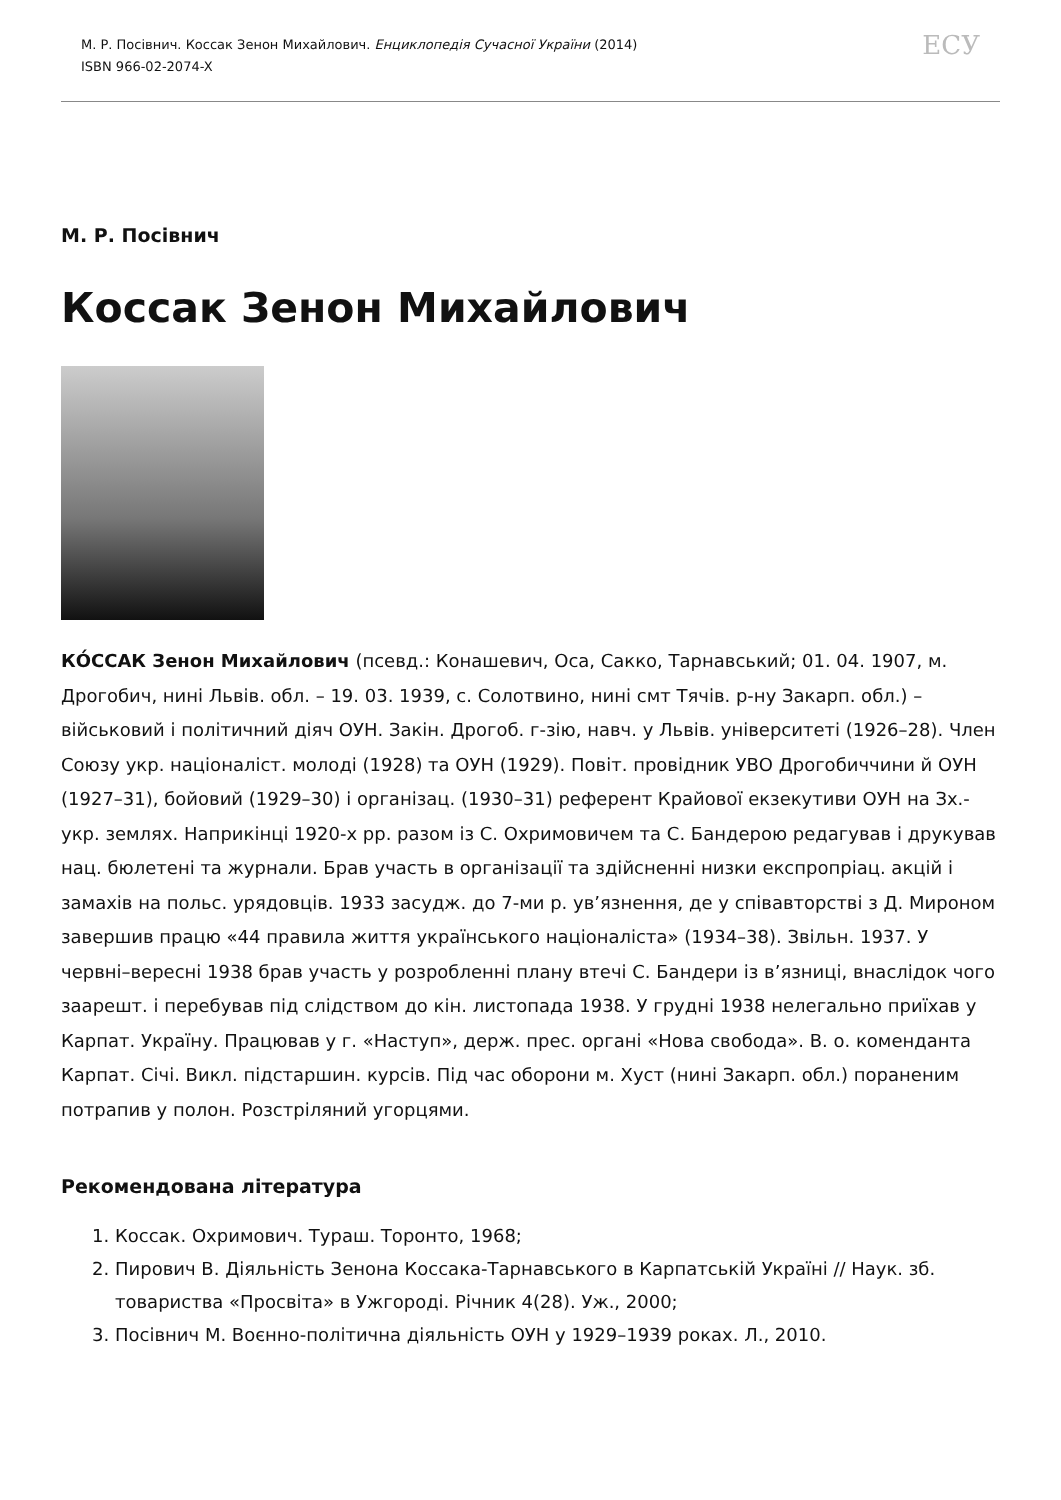М. Р. Посівнич. Коссак Зенон Михайлович. Енциклопедія Сучасної України (2014)
ISBN 966-02-2074-X
ЕСУ
М. Р. Посівнич
Коссак Зенон Михайлович
КО́ССАК Зенон Михайлович (псевд.: Конашевич, Оса, Сакко, Тарнавський; 01. 04. 1907, м. Дрогобич, нині Львів. обл. – 19. 03. 1939, с. Солотвино, нині смт Тячів. р-ну Закарп. обл.) – військовий і політичний діяч ОУН. Закін. Дрогоб. г-зію, навч. у Львів. університеті (1926–28). Член Союзу укр. націоналіст. молоді (1928) та ОУН (1929). Повіт. провідник УВО Дрогобиччини й ОУН (1927–31), бойовий (1929–30) і організац. (1930–31) референт Крайової екзекутиви ОУН на Зх.-укр. землях. Наприкінці 1920-х рр. разом із С. Охримовичем та С. Бандерою редагував і друкував нац. бюлетені та журнали. Брав участь в організації та здійсненні низки експропріац. акцій і замахів на польс. урядовців. 1933 засудж. до 7-ми р. ув’язнення, де у співавторстві з Д. Мироном завершив працю «44 правила життя українського націоналіста» (1934–38). Звільн. 1937. У червні–вересні 1938 брав участь у розробленні плану втечі С. Бандери із в’язниці, внаслідок чого заарешт. і перебував під слідством до кін. листопада 1938. У грудні 1938 нелегально приїхав у Карпат. Україну. Працював у г. «Наступ», держ. прес. органі «Нова свобода». В. о. коменданта Карпат. Січі. Викл. підстаршин. курсів. Під час оборони м. Хуст (нині Закарп. обл.) пораненим потрапив у полон. Розстріляний угорцями.
Рекомендована література
1. Коссак. Охримович. Тураш. Торонто, 1968;
2. Пирович В. Діяльність Зенона Коссака-Тарнавського в Карпатській Україні // Наук. зб. товариства «Просвіта» в Ужгороді. Річник 4(28). Уж., 2000;
3. Посівнич М. Воєнно-політична діяльність ОУН у 1929–1939 роках. Л., 2010.